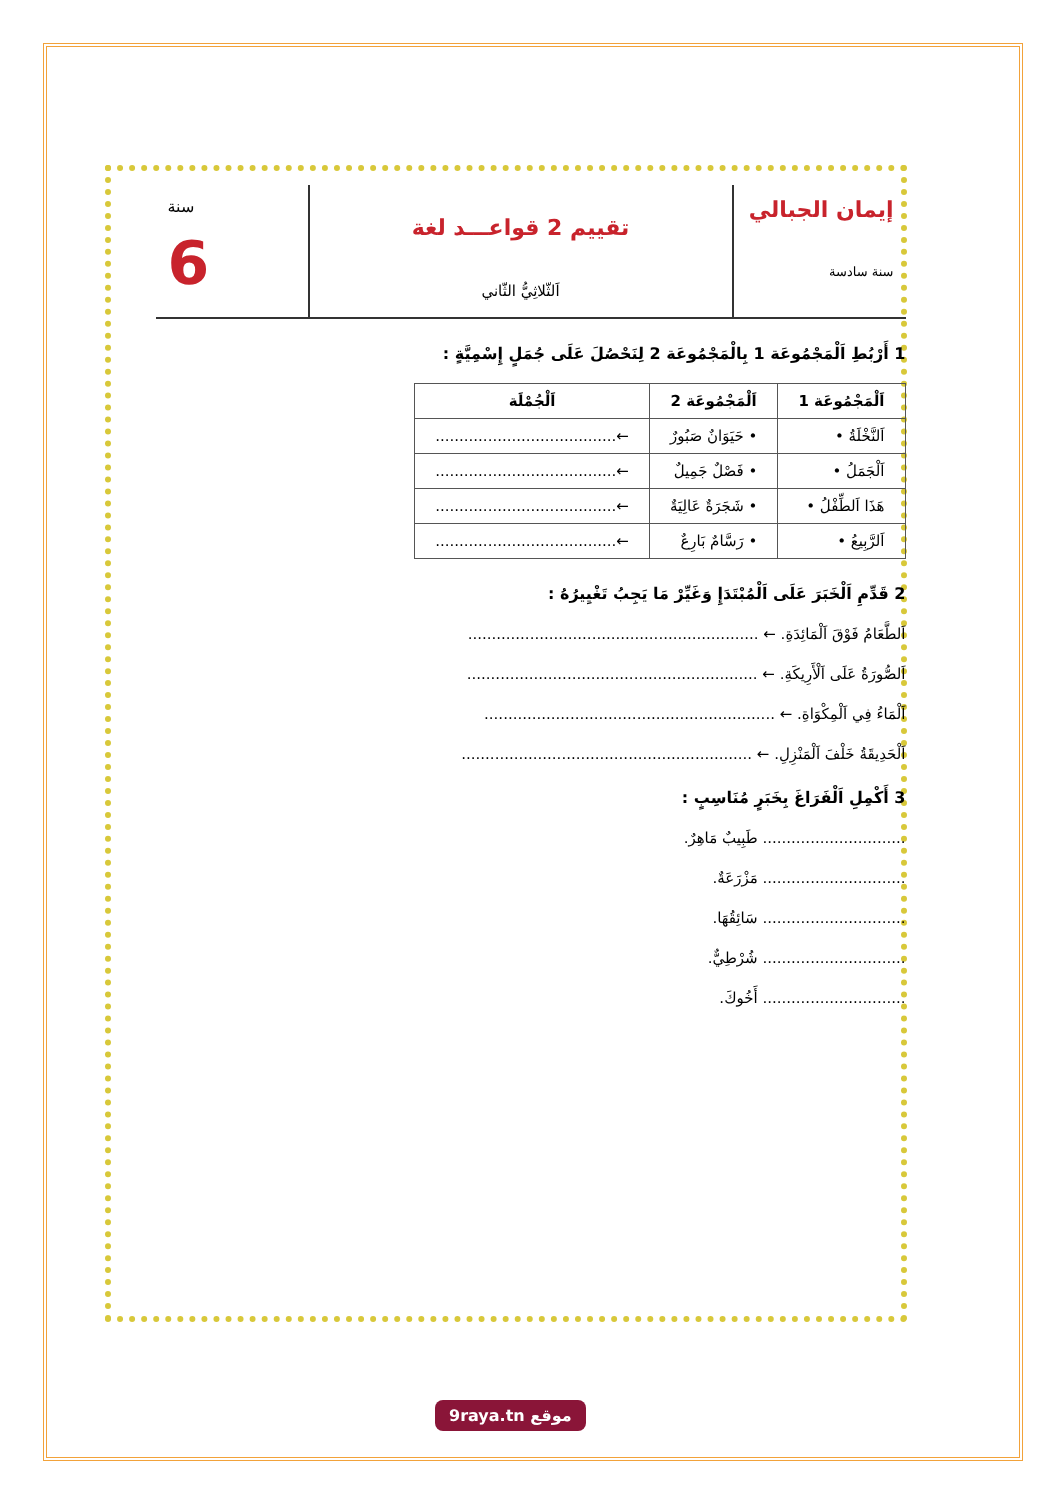إيمان الجبالي
سنة سادسة
تقييم 2 قواعـــد لغة
اَلثّلاثِيُّ الثّاني
سنة
6
1 أَرْبُطِ اَلْمَجْمُوعَة 1 بِالْمَجْمُوعَة 2 لِنَحْصُلَ عَلَى جُمَلٍ إِسْمِيَّةٍ :
| اَلْمَجْمُوعَة 1 | اَلْمَجْمُوعَة 2 | اَلْجُمْلَة |
| --- | --- | --- |
| اَلنَّخْلَةُ • | • حَيَوَانٌ صَبُورٌ | ←...................................... |
| اَلْجَمَلُ • | • فَصْلٌ جَمِيلٌ | ←...................................... |
| هَذَا اَلطِّفْلُ • | • شَجَرَةٌ عَالِيَةٌ | ←...................................... |
| اَلرَّبِيعُ • | • رَسَّامٌ بَارِعٌ | ←...................................... |
2 قَدِّمِ اَلْخَبَرَ عَلَى اَلْمُبْتَدَإِ وَغَيِّرْ مَا يَجِبُ تَغْيِيرُهُ :
اَلطَّعَامُ فَوْقَ اَلْمَائِدَةِ. ← .............................................................
اَلصُّورَةُ عَلَى اَلْأَرِيكَةِ. ← .............................................................
اَلْمَاءُ فِي اَلْمِكْوَاةِ. ← .............................................................
اَلْحَدِيقَةُ خَلْفَ اَلْمَنْزِلِ. ← .............................................................
3 أَكْمِلِ اَلْفَرَاغَ بِخَبَرٍ مُنَاسِبٍ :
.............................. طَبِيبٌ مَاهِرٌ.
.............................. مَزْرَعَةٌ.
.............................. سَائِقُهَا.
.............................. شُرْطِيٌّ.
.............................. أَخُوكَ.
9raya.tn موقع